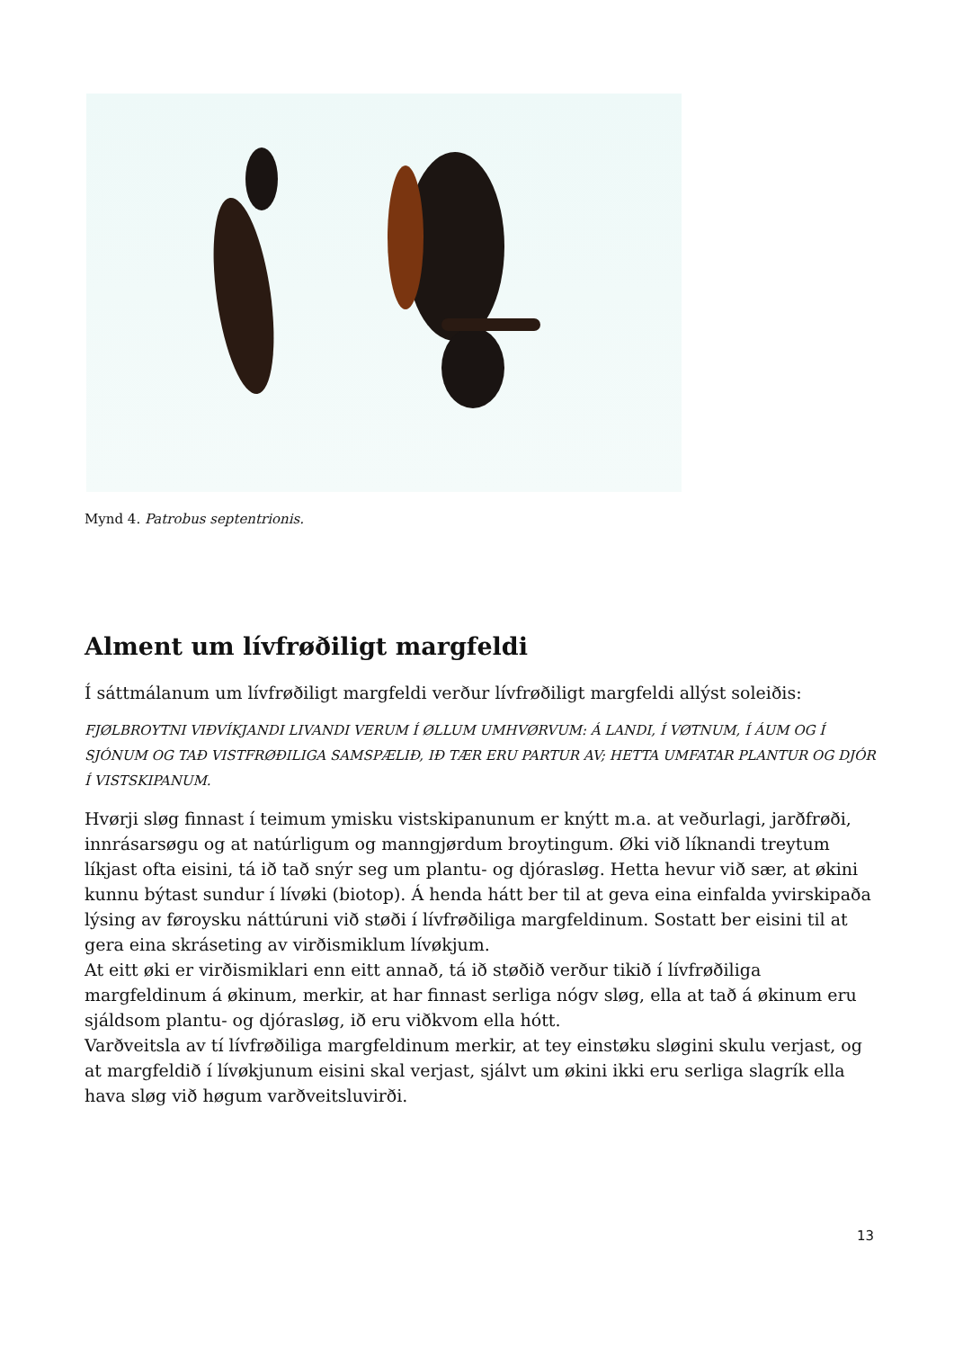Mynd 4. Patrobus septentrionis.
Alment um lívfrøðiligt margfeldi
Í sáttmálanum um lívfrøðiligt margfeldi verður lívfrøðiligt margfeldi allýst soleiðis:
FJØLBROYTNI VIÐVÍKJANDI LIVANDI VERUM Í ØLLUM UMHVØRVUM: Á LANDI, Í VØTNUM, Í ÁUM OG Í SJÓNUM OG TAÐ VISTFRØÐILIGA SAMSPÆLIÐ, IÐ TÆR ERU PARTUR AV; HETTA UMFATAR PLANTUR OG DJÓR Í VISTSKIPANUM.
Hvørji sløg finnast í teimum ymisku vistskipanunum er knýtt m.a. at veðurlagi, jarðfrøði, innrásarsøgu og at natúrligum og manngjørdum broytingum. Øki við líknandi treytum líkjast ofta eisini, tá ið tað snýr seg um plantu- og djórasløg. Hetta hevur við sær, at økini kunnu býtast sundur í lívøki (biotop). Á henda hátt ber til at geva eina einfalda yvirskipaða lýsing av føroysku náttúruni við støði í lívfrøðiliga margfeldinum. Sostatt ber eisini til at gera eina skráseting av virðismiklum lívøkjum.
At eitt øki er virðismiklari enn eitt annað, tá ið støðið verður tikið í lívfrøðiliga margfeldinum á økinum, merkir, at har finnast serliga nógv sløg, ella at tað á økinum eru sjáldsom plantu- og djórasløg, ið eru viðkvom ella hótt.
Varðveitsla av tí lívfrøðiliga margfeldinum merkir, at tey einstøku sløgini skulu verjast, og at margfeldið í lívøkjunum eisini skal verjast, sjálvt um økini ikki eru serliga slagrík ella hava sløg við høgum varðveitsluvirði.
13